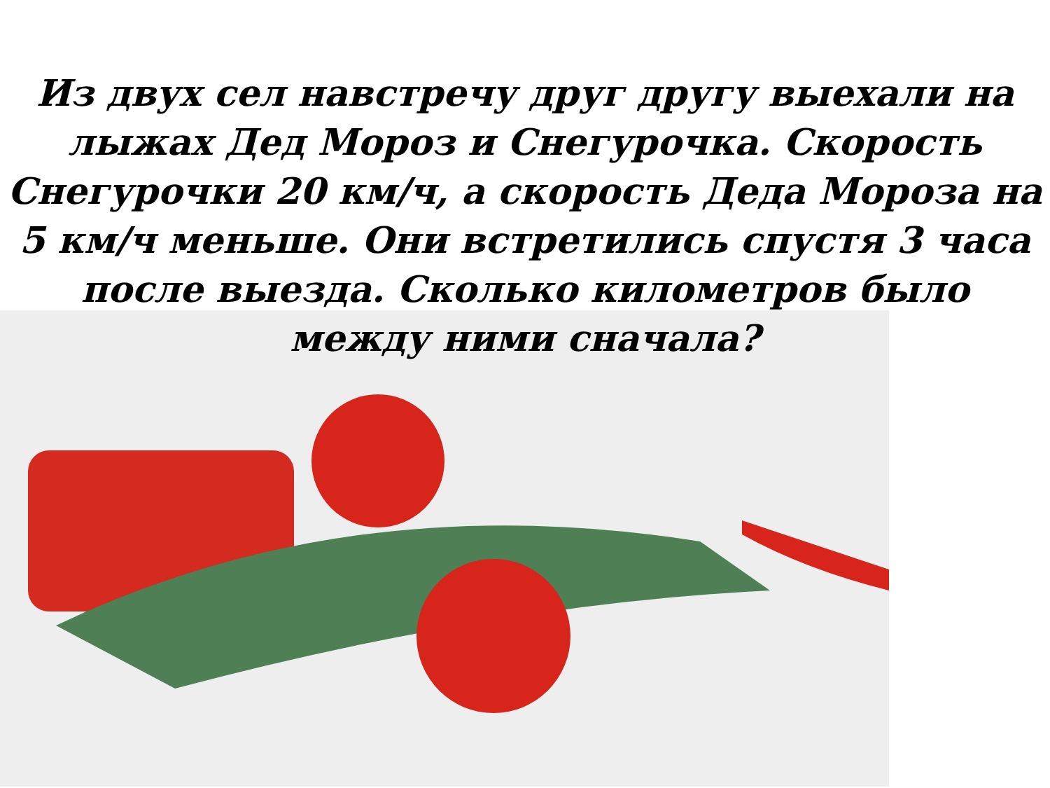Из двух сел навстречу друг другу выехали на лыжах Дед Мороз и Снегурочка. Скорость Снегурочки 20 км/ч, а скорость Деда Мороза на 5 км/ч меньше. Они встретились спустя 3 часа после выезда. Сколько километров было между ними сначала?